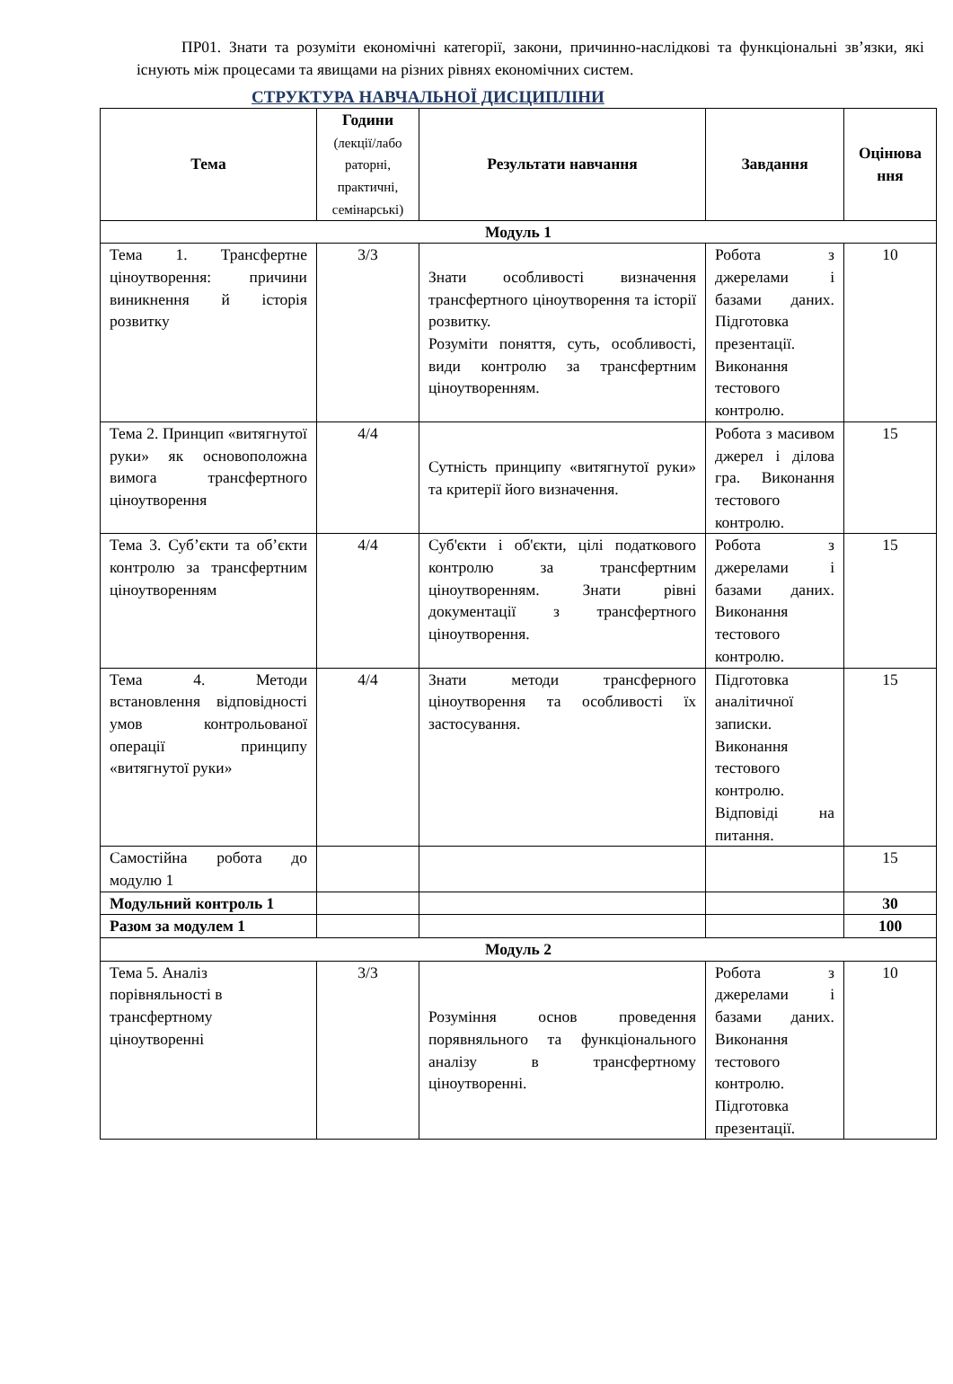ПР01. Знати та розуміти економічні категорії, закони, причинно-наслідкові та функціональні зв’язки, які існують між процесами та явищами на різних рівнях економічних систем.
СТРУКТУРА НАВЧАЛЬНОЇ ДИСЦИПЛІНИ
| Тема | Години (лекції/лабо раторні, практичні, семінарські) | Результати навчання | Завдання | Оцінюва ння |
| --- | --- | --- | --- | --- |
| Модуль 1 | | | | |
| Тема 1. Трансфертне ціноутворення: причини виникнення й історія розвитку | 3/3 | Знати особливості визначення трансфертного ціноутворення та історії розвитку. Розуміти поняття, суть, особливості, види контролю за трансфертним ціноутворенням. | Робота з джерелами і базами даних. Підготовка презентації. Виконання тестового контролю. | 10 |
| Тема 2. Принцип «витягнутої руки» як основоположна вимога трансфертного ціноутворення | 4/4 | Сутність принципу «витягнутої руки» та критерії його визначення. | Робота з масивом джерел і ділова гра. Виконання тестового контролю. | 15 |
| Тема 3. Суб’єкти та об’єкти контролю за трансфертним ціноутворенням | 4/4 | Суб'єкти і об'єкти, цілі податкового контролю за трансфертним ціноутворенням. Знати рівні документації з трансфертного ціноутворення. | Робота з джерелами і базами даних. Виконання тестового контролю. | 15 |
| Тема 4. Методи встановлення відповідності умов контрольованої операції принципу «витягнутої руки» | 4/4 | Знати методи трансферного ціноутворення та особливості їх застосування. | Підготовка аналітичної записки. Виконання тестового контролю. Відповіді на питання. | 15 |
| Самостійна робота до модулю 1 | | | | 15 |
| Модульний контроль 1 | | | | 30 |
| Разом за модулем 1 | | | | 100 |
| Модуль 2 | | | | |
| Тема 5. Аналіз порівняльності в трансфертному ціноутворенні | 3/3 | Розуміння основ проведення порявняльного та функціонального аналізу в трансфертному ціноутворенні. | Робота з джерелами і базами даних. Виконання тестового контролю. Підготовка презентації. | 10 |